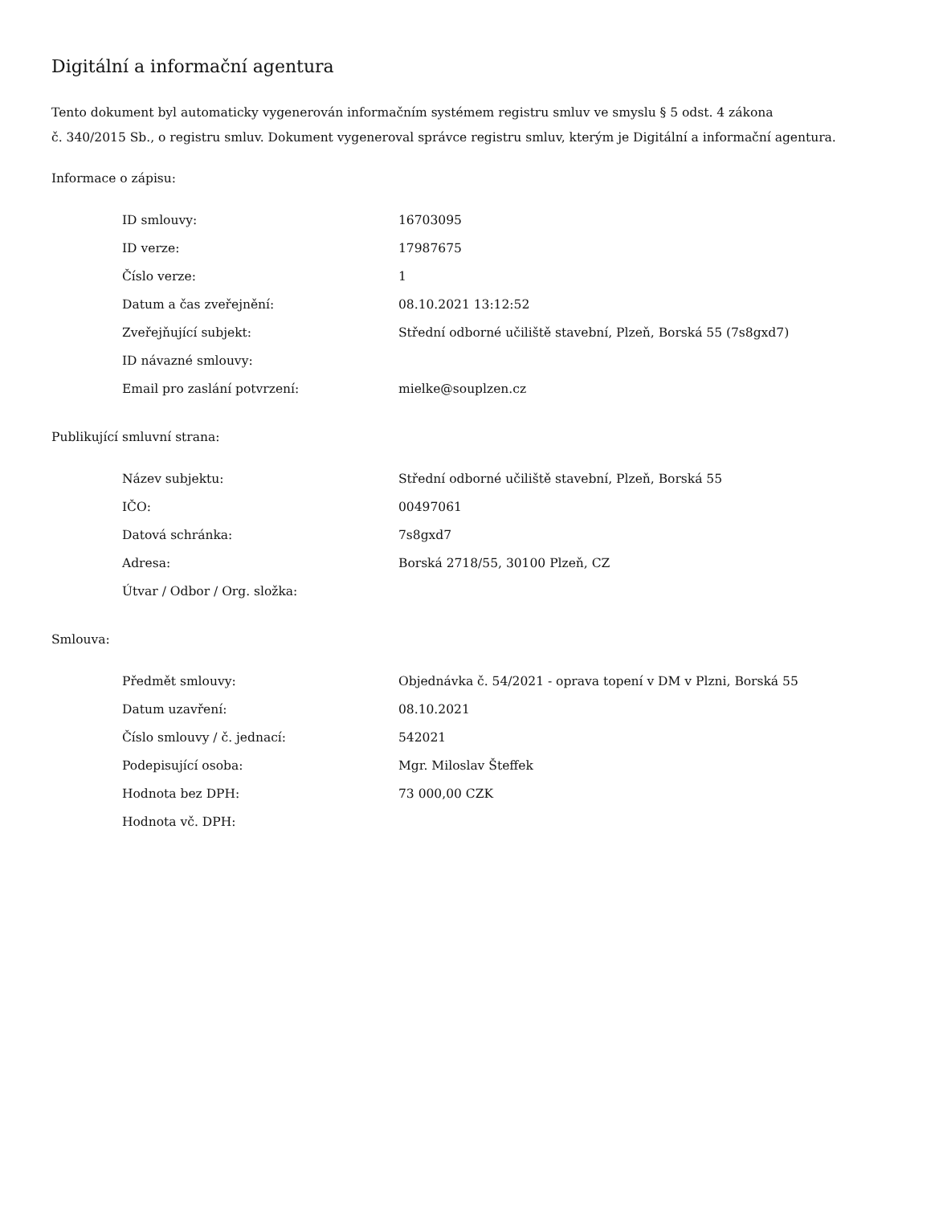Digitální a informační agentura
Tento dokument byl automaticky vygenerován informačním systémem registru smluv ve smyslu § 5 odst. 4 zákona
č. 340/2015 Sb., o registru smluv. Dokument vygeneroval správce registru smluv, kterým je Digitální a informační agentura.
Informace o zápisu:
| ID smlouvy: | 16703095 |
| ID verze: | 17987675 |
| Číslo verze: | 1 |
| Datum a čas zveřejnění: | 08.10.2021 13:12:52 |
| Zveřejňující subjekt: | Střední odborné učiliště stavební, Plzeň, Borská 55 (7s8gxd7) |
| ID návazné smlouvy: | |
| Email pro zaslání potvrzení: | mielke@souplzen.cz |
Publikující smluvní strana:
| Název subjektu: | Střední odborné učiliště stavební, Plzeň, Borská 55 |
| IČO: | 00497061 |
| Datová schránka: | 7s8gxd7 |
| Adresa: | Borská 2718/55, 30100 Plzeň, CZ |
| Útvar / Odbor / Org. složka: | |
Smlouva:
| Předmět smlouvy: | Objednávka č. 54/2021 - oprava topení v DM v Plzni, Borská 55 |
| Datum uzavření: | 08.10.2021 |
| Číslo smlouvy / č. jednací: | 542021 |
| Podepisující osoba: | Mgr. Miloslav Šteffek |
| Hodnota bez DPH: | 73 000,00 CZK |
| Hodnota vč. DPH: | |